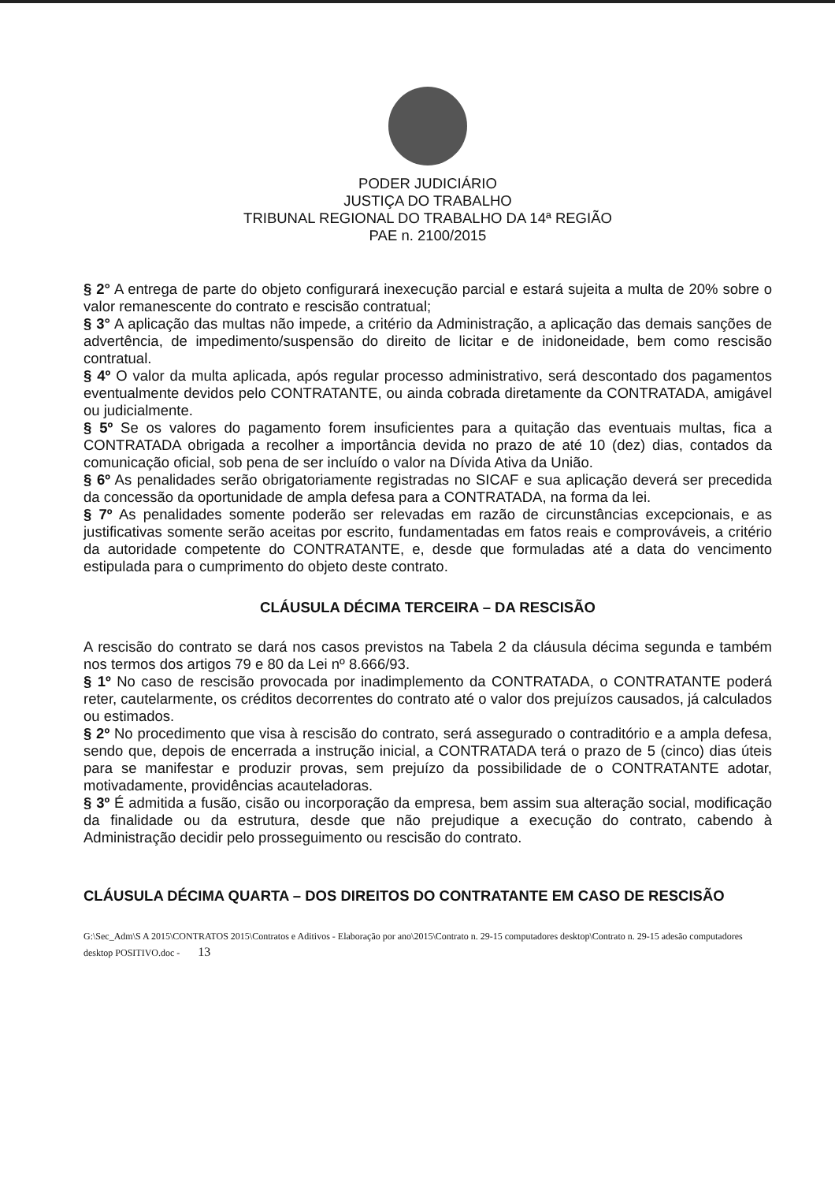PODER JUDICIÁRIO
JUSTIÇA DO TRABALHO
TRIBUNAL REGIONAL DO TRABALHO DA 14ª REGIÃO
PAE n. 2100/2015
§ 2° A entrega de parte do objeto configurará inexecução parcial e estará sujeita a multa de 20% sobre o valor remanescente do contrato e rescisão contratual;
§ 3° A aplicação das multas não impede, a critério da Administração, a aplicação das demais sanções de advertência, de impedimento/suspensão do direito de licitar e de inidoneidade, bem como rescisão contratual.
§ 4º O valor da multa aplicada, após regular processo administrativo, será descontado dos pagamentos eventualmente devidos pelo CONTRATANTE, ou ainda cobrada diretamente da CONTRATADA, amigável ou judicialmente.
§ 5º Se os valores do pagamento forem insuficientes para a quitação das eventuais multas, fica a CONTRATADA obrigada a recolher a importância devida no prazo de até 10 (dez) dias, contados da comunicação oficial, sob pena de ser incluído o valor na Dívida Ativa da União.
§ 6º As penalidades serão obrigatoriamente registradas no SICAF e sua aplicação deverá ser precedida da concessão da oportunidade de ampla defesa para a CONTRATADA, na forma da lei.
§ 7º As penalidades somente poderão ser relevadas em razão de circunstâncias excepcionais, e as justificativas somente serão aceitas por escrito, fundamentadas em fatos reais e comprováveis, a critério da autoridade competente do CONTRATANTE, e, desde que formuladas até a data do vencimento estipulada para o cumprimento do objeto deste contrato.
CLÁUSULA DÉCIMA TERCEIRA – DA RESCISÃO
A rescisão do contrato se dará nos casos previstos na Tabela 2 da cláusula décima segunda e também nos termos dos artigos 79 e 80 da Lei nº 8.666/93.
§ 1º No caso de rescisão provocada por inadimplemento da CONTRATADA, o CONTRATANTE poderá reter, cautelarmente, os créditos decorrentes do contrato até o valor dos prejuízos causados, já calculados ou estimados.
§ 2º No procedimento que visa à rescisão do contrato, será assegurado o contraditório e a ampla defesa, sendo que, depois de encerrada a instrução inicial, a CONTRATADA terá o prazo de 5 (cinco) dias úteis para se manifestar e produzir provas, sem prejuízo da possibilidade de o CONTRATANTE adotar, motivadamente, providências acauteladoras.
§ 3º É admitida a fusão, cisão ou incorporação da empresa, bem assim sua alteração social, modificação da finalidade ou da estrutura, desde que não prejudique a execução do contrato, cabendo à Administração decidir pelo prosseguimento ou rescisão do contrato.
CLÁUSULA DÉCIMA QUARTA – DOS DIREITOS DO CONTRATANTE EM CASO DE RESCISÃO
G:\Sec_Adm\S A 2015\CONTRATOS 2015\Contratos e Aditivos - Elaboração por ano\2015\Contrato n. 29-15 computadores desktop\Contrato n. 29-15 adesão computadores desktop POSITIVO.doc - 13